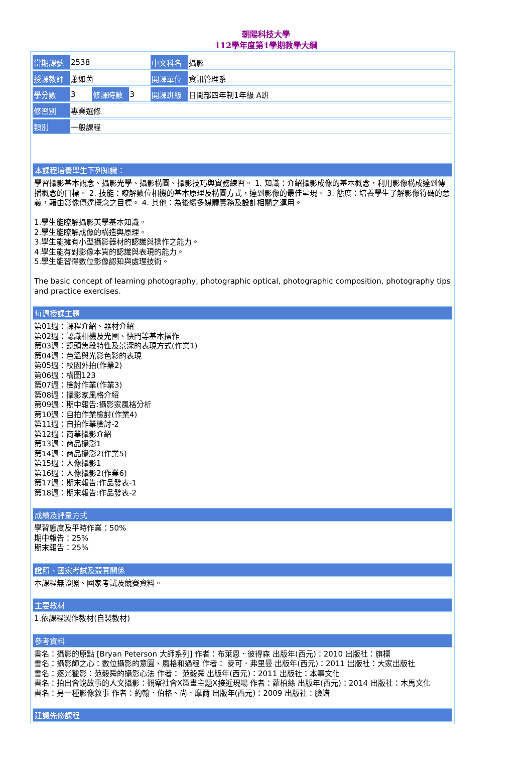朝陽科技大學
112學年度第1學期教學大綱
| 當期課號 | 2538 | | | 中文科名 | 攝影 |
| 授課教師 | 蕭如茵 | | | 開課單位 | 資訊管理系 |
| 學分數 | 3 | 修課時數 | 3 | 開課班級 | 日間部四年制1年級 A班 |
| 修習別 | 專業選修 | | | | |
| 類別 | 一般課程 | | | | |
本課程培養學生下列知識：
學習攝影基本觀念、攝影光學、攝影構圖、攝影技巧與實務練習。 1. 知識：介紹攝影成像的基本概念，利用影像構成達到傳播概念的目標。 2. 技能：瞭解數位相機的基本原理及構圖方式，達到影像的最佳呈現。 3. 態度：培養學生了解影像符碼的意義，藉由影像傳達概念之目標。 4. 其他：為後續多媒體實務及設計相關之運用。
1.學生能瞭解攝影美學基本知識。
2.學生能瞭解成像的構造與原理。
3.學生能擁有小型攝影器材的認識與操作之能力。
4.學生能有對影像本質的認識與表現的能力。
5.學生能習得數位影像認知與處理技術。
The basic concept of learning photography, photographic optical, photographic composition, photography tips and practice exercises.
每週授課主題
第01週：課程介紹、器材介紹
第02週：認識相機及光圈、快門等基本操作
第03週：鏡頭焦段特性及景深的表現方式(作業1)
第04週：色溫與光影色彩的表現
第05週：校園外拍(作業2)
第06週：構圖123
第07週：檢討作業(作業3)
第08週：攝影家風格介紹
第09週：期中報告:攝影家風格分析
第10週：自拍作業檢討(作業4)
第11週：自拍作業檢討-2
第12週：商業攝影介紹
第13週：商品攝影1
第14週：商品攝影2(作業5)
第15週：人像攝影1
第16週：人像攝影2(作業6)
第17週：期末報告:作品發表-1
第18週：期末報告:作品發表-2
成績及評量方式
學習態度及平時作業：50%
期中報告：25%
期末報告：25%
證照、國家考試及競賽關係
本課程無證照、國家考試及競賽資料。
主要教材
1.依課程製作教材(自製教材)
參考資料
書名：攝影的原點 [Bryan Peterson 大師系列] 作者：布萊恩．彼得森 出版年(西元)：2010 出版社：旗標
書名：攝影師之心：數位攝影的意圖、風格和過程 作者： 麥可．弗里曼 出版年(西元)：2011 出版社：大家出版社
書名：逐光獵影：范毅舜的攝影心法 作者： 范毅舜 出版年(西元)：2011 出版社：本事文化
書名：拍出會說故事的人文攝影：觀察社會X策畫主題X接近現場 作者：蘿柏絲 出版年(西元)：2014 出版社：木馬文化
書名：另一種影像敘事 作者：約翰．伯格、尚．摩爾 出版年(西元)：2009 出版社：臉譜
建議先修課程